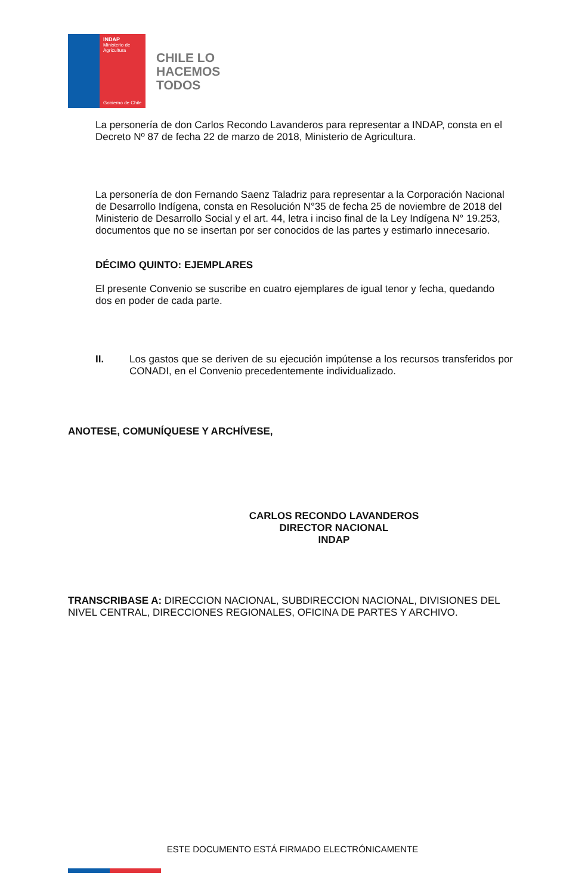INDAP
Ministerio de Agricultura
Gobierno de Chile
CHILE LO
HACEMOS
TODOS
La personería de don Carlos Recondo Lavanderos para representar a INDAP, consta en el Decreto Nº 87 de fecha 22 de marzo de 2018, Ministerio de Agricultura.
La personería de don Fernando Saenz Taladriz para representar a la Corporación Nacional de Desarrollo Indígena, consta en Resolución N°35 de fecha 25 de noviembre de 2018 del Ministerio de Desarrollo Social y el art. 44, letra i inciso final de la Ley Indígena N° 19.253, documentos que no se insertan por ser conocidos de las partes y estimarlo innecesario.
DÉCIMO QUINTO: EJEMPLARES
El presente Convenio se suscribe en cuatro ejemplares de igual tenor y fecha, quedando dos en poder de cada parte.
II. Los gastos que se deriven de su ejecución impútense a los recursos transferidos por CONADI, en el Convenio precedentemente individualizado.
ANOTESE, COMUNÍQUESE Y ARCHÍVESE,
CARLOS RECONDO LAVANDEROS
DIRECTOR NACIONAL
INDAP
TRANSCRIBASE A: DIRECCION NACIONAL, SUBDIRECCION NACIONAL, DIVISIONES DEL NIVEL CENTRAL, DIRECCIONES REGIONALES, OFICINA DE PARTES Y ARCHIVO.
ESTE DOCUMENTO ESTÁ FIRMADO ELECTRÓNICAMENTE